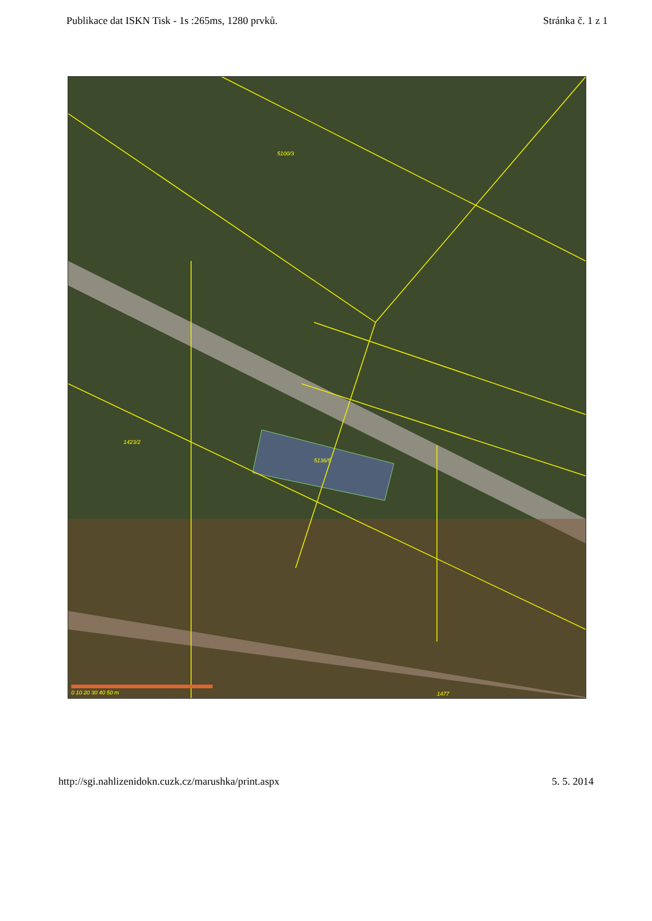Publikace dat ISKN Tisk - 1s :265ms, 1280 prvků. Stránka č. 1 z 1
5100/3
5136/5
1423/2
1477 0 10 20 30 40 50 m
http://sgi.nahlizenidokn.cuzk.cz/marushka/print.aspx 5. 5. 2014